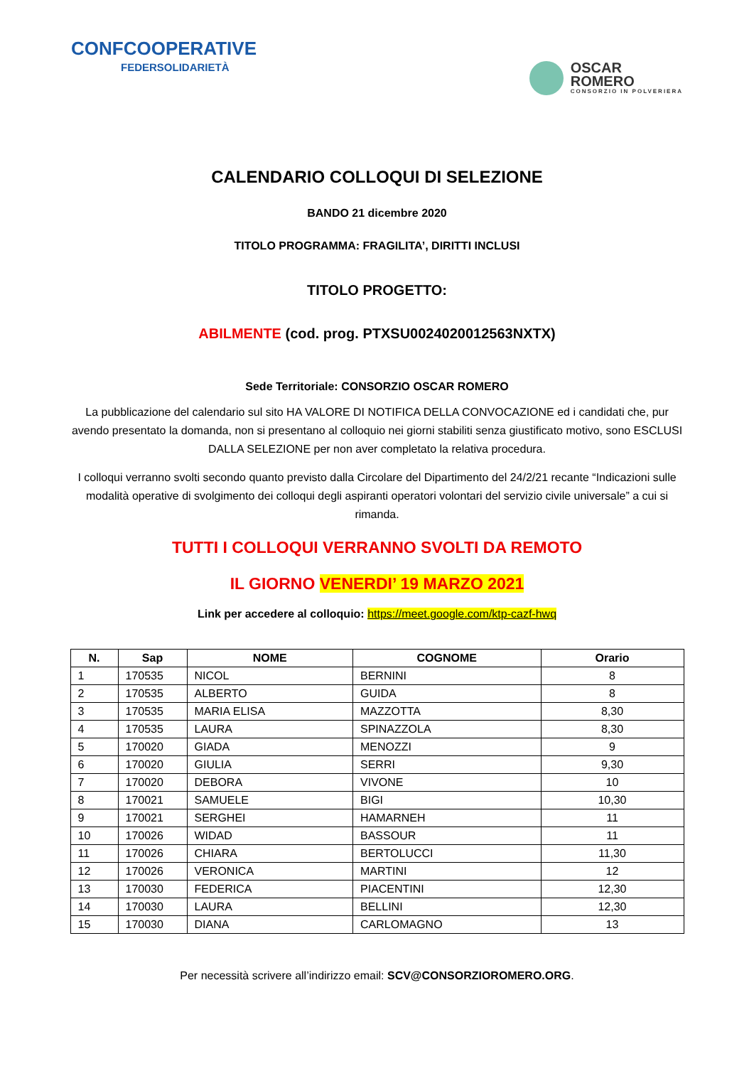CONFCOOPERATIVE
FEDERSOLIDARIETÀ
OSCAR
ROMERO
CONSORZIO IN POLVERIERA
CALENDARIO COLLOQUI DI SELEZIONE
BANDO 21 dicembre 2020
TITOLO PROGRAMMA: FRAGILITA’, DIRITTI INCLUSI
TITOLO PROGETTO:
ABILMENTE (cod. prog. PTXSU0024020012563NXTX)
Sede Territoriale: CONSORZIO OSCAR ROMERO
La pubblicazione del calendario sul sito HA VALORE DI NOTIFICA DELLA CONVOCAZIONE ed i candidati che, pur avendo presentato la domanda, non si presentano al colloquio nei giorni stabiliti senza giustificato motivo, sono ESCLUSI DALLA SELEZIONE per non aver completato la relativa procedura.
I colloqui verranno svolti secondo quanto previsto dalla Circolare del Dipartimento del 24/2/21 recante “Indicazioni sulle modalità operative di svolgimento dei colloqui degli aspiranti operatori volontari del servizio civile universale” a cui si rimanda.
TUTTI I COLLOQUI VERRANNO SVOLTI DA REMOTO
IL GIORNO VENERDI’ 19 MARZO 2021
Link per accedere al colloquio: https://meet.google.com/ktp-cazf-hwq
| N. | Sap | NOME | COGNOME | Orario |
| --- | --- | --- | --- | --- |
| 1 | 170535 | NICOL | BERNINI | 8 |
| 2 | 170535 | ALBERTO | GUIDA | 8 |
| 3 | 170535 | MARIA ELISA | MAZZOTTA | 8,30 |
| 4 | 170535 | LAURA | SPINAZZOLA | 8,30 |
| 5 | 170020 | GIADA | MENOZZI | 9 |
| 6 | 170020 | GIULIA | SERRI | 9,30 |
| 7 | 170020 | DEBORA | VIVONE | 10 |
| 8 | 170021 | SAMUELE | BIGI | 10,30 |
| 9 | 170021 | SERGHEI | HAMARNEH | 11 |
| 10 | 170026 | WIDAD | BASSOUR | 11 |
| 11 | 170026 | CHIARA | BERTOLUCCI | 11,30 |
| 12 | 170026 | VERONICA | MARTINI | 12 |
| 13 | 170030 | FEDERICA | PIACENTINI | 12,30 |
| 14 | 170030 | LAURA | BELLINI | 12,30 |
| 15 | 170030 | DIANA | CARLOMAGNO | 13 |
Per necessità scrivere all’indirizzo email: SCV@CONSORZIOROMERO.ORG.